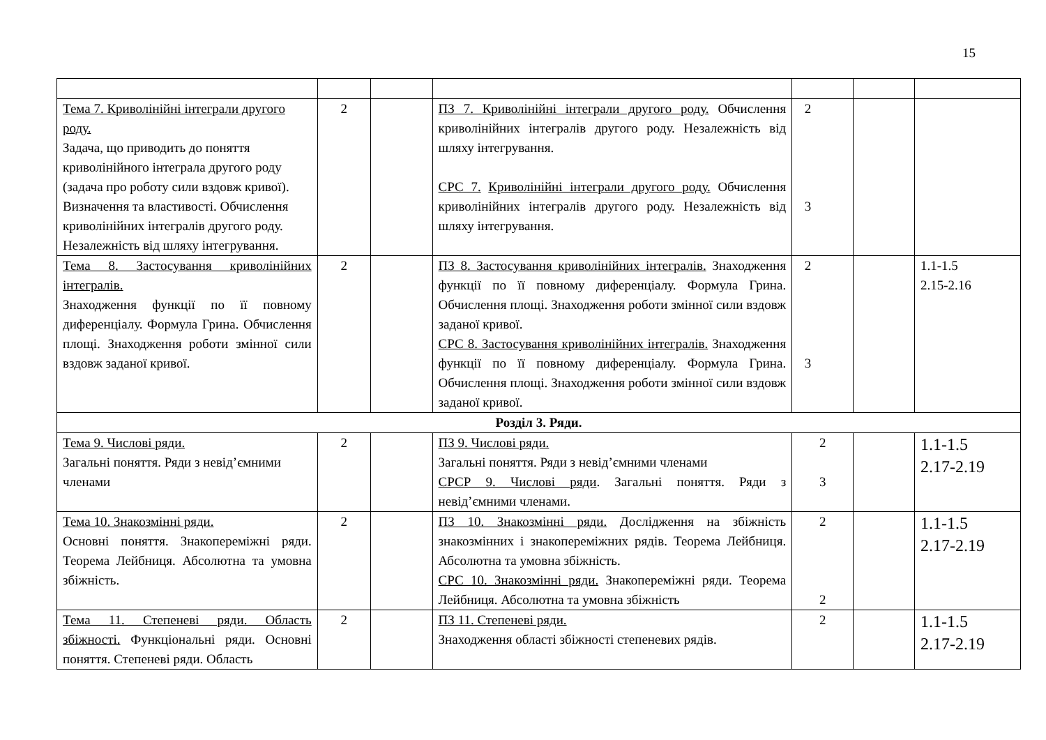15
| Тема 7. Криволінійні інтеграли другого роду. Задача, що приводить до поняття криволінійного інтеграла другого роду (задача про роботу сили вздовж кривої). Визначення та властивості. Обчислення криволінійних інтегралів другого роду. Незалежність від шляху інтегрування. | 2 | | ПЗ 7. Криволінійні інтеграли другого роду. Обчислення криволінійних інтегралів другого роду. Незалежність від шляху інтегрування. СРС 7. Криволінійні інтеграли другого роду. Обчислення криволінійних інтегралів другого роду. Незалежність від шляху інтегрування. | 2 3 | | |
| Тема 8. Застосування криволінійних інтегралів. Знаходження функції по її повному диференціалу. Формула Грина. Обчислення площі. Знаходження роботи змінної сили вздовж заданої кривої. | 2 | | ПЗ 8. Застосування криволінійних інтегралів. Знаходження функції по її повному диференціалу. Формула Грина. Обчислення площі. Знаходження роботи змінної сили вздовж заданої кривої. СРС 8. Застосування криволінійних інтегралів. Знаходження функції по її повному диференціалу. Формула Грина. Обчислення площі. Знаходження роботи змінної сили вздовж заданої кривої. | 2 3 | | 1.1-1.5 2.15-2.16 |
| Розділ 3. Ряди. | | | | | | |
| Тема 9. Числові ряди. Загальні поняття. Ряди з невід’ємними членами | 2 | | ПЗ 9. Числові ряди. Загальні поняття. Ряди з невід’ємними членами СРСР 9. Числові ряди . Загальні поняття. Ряди з невід’ємними членами. | 2 3 | | 1.1-1.5 2.17-2.19 |
| Тема 10. Знакозмінні ряди. Основні поняття. Знакопереміжні ряди. Теорема Лейбниця. Абсолютна та умовна збіжність. | 2 | | ПЗ 10. Знакозмінні ряди. Дослідження на збіжність знакозмінних і знакопереміжних рядів. Теорема Лейбниця. Абсолютна та умовна збіжність. СРС 10. Знакозмінні ряди. Знакопереміжні ряди. Теорема Лейбниця. Абсолютна та умовна збіжність | 2 2 | | 1.1-1.5 2.17-2.19 |
| Тема 11. Степеневі ряди. Область збіжності. Функціональні ряди. Основні поняття. Степеневі ряди. Область | 2 | | ПЗ 11. Степеневі ряди. Знаходження області збіжності степеневих рядів. | 2 | | 1.1-1.5 2.17-2.19 |